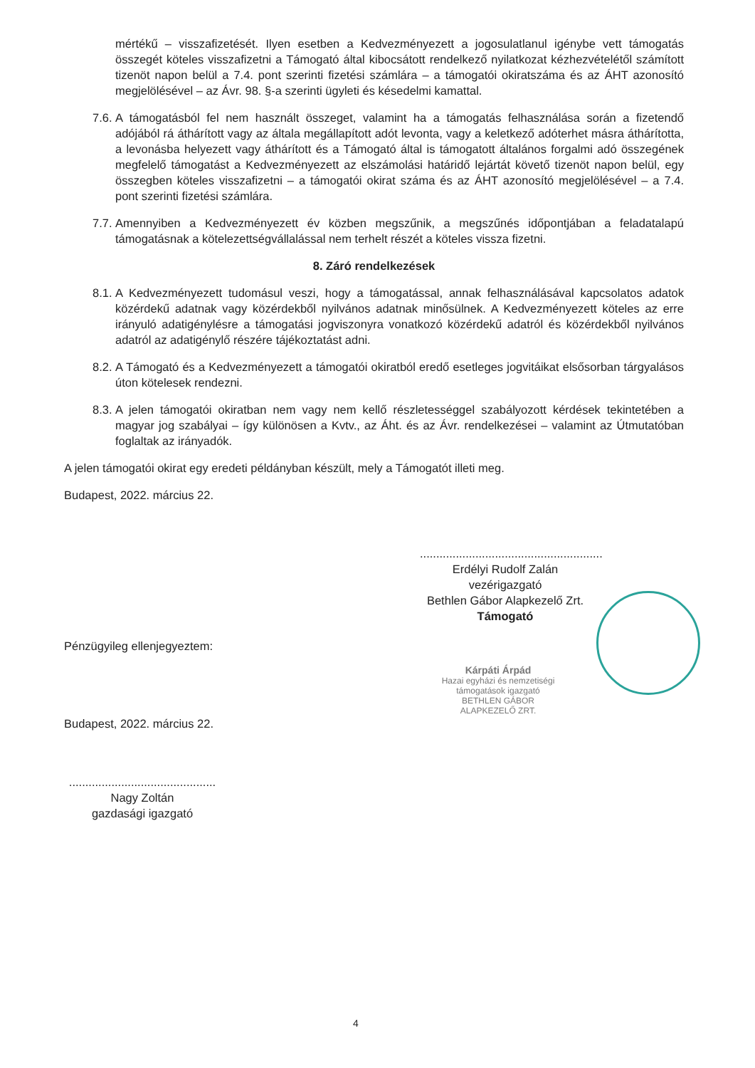mértékű – visszafizetését. Ilyen esetben a Kedvezményezett a jogosulatlanul igénybe vett támogatás összegét köteles visszafizetni a Támogató által kibocsátott rendelkező nyilatkozat kézhezvételétől számított tizenöt napon belül a 7.4. pont szerinti fizetési számlára – a támogatói okiratszáma és az ÁHT azonosító megjelölésével – az Ávr. 98. §-a szerinti ügyleti és késedelmi kamattal.
7.6. A támogatásból fel nem használt összeget, valamint ha a támogatás felhasználása során a fizetendő adójából rá áthárított vagy az általa megállapított adót levonta, vagy a keletkező adóterhet másra áthárította, a levonásba helyezett vagy áthárított és a Támogató által is támogatott általános forgalmi adó összegének megfelelő támogatást a Kedvezményezett az elszámolási határidő lejártát követő tizenöt napon belül, egy összegben köteles visszafizetni – a támogatói okirat száma és az ÁHT azonosító megjelölésével – a 7.4. pont szerinti fizetési számlára.
7.7. Amennyiben a Kedvezményezett év közben megszűnik, a megszűnés időpontjában a feladatalapú támogatásnak a kötelezettségvállalással nem terhelt részét a köteles vissza fizetni.
8. Záró rendelkezések
8.1. A Kedvezményezett tudomásul veszi, hogy a támogatással, annak felhasználásával kapcsolatos adatok közérdekű adatnak vagy közérdekből nyilvános adatnak minősülnek. A Kedvezményezett köteles az erre irányuló adatigénylésre a támogatási jogviszonyra vonatkozó közérdekű adatról és közérdekből nyilvános adatról az adatigénylő részére tájékoztatást adni.
8.2. A Támogató és a Kedvezményezett a támogatói okiratból eredő esetleges jogvitáikat elsősorban tárgyalásos úton kötelesek rendezni.
8.3. A jelen támogatói okiratban nem vagy nem kellő részletességgel szabályozott kérdések tekintetében a magyar jog szabályai – így különösen a Kvtv., az Áht. és az Ávr. rendelkezései – valamint az Útmutatóban foglaltak az irányadók.
A jelen támogatói okirat egy eredeti példányban készült, mely a Támogatót illeti meg.
Budapest, 2022. március 22.
........................................................
Erdélyi Rudolf Zalán
vezérigazgató
Bethlen Gábor Alapkezelő Zrt.
Támogató
Pénzügyileg ellenjegyeztem:
Kárpáti Árpád
Hazai egyházi és nemzetiségi
támogatások igazgató
BETHLEN GÁBOR ALAPKEZELŐ ZRT.
Budapest, 2022. március 22.
.............................................
Nagy Zoltán
gazdasági igazgató
4